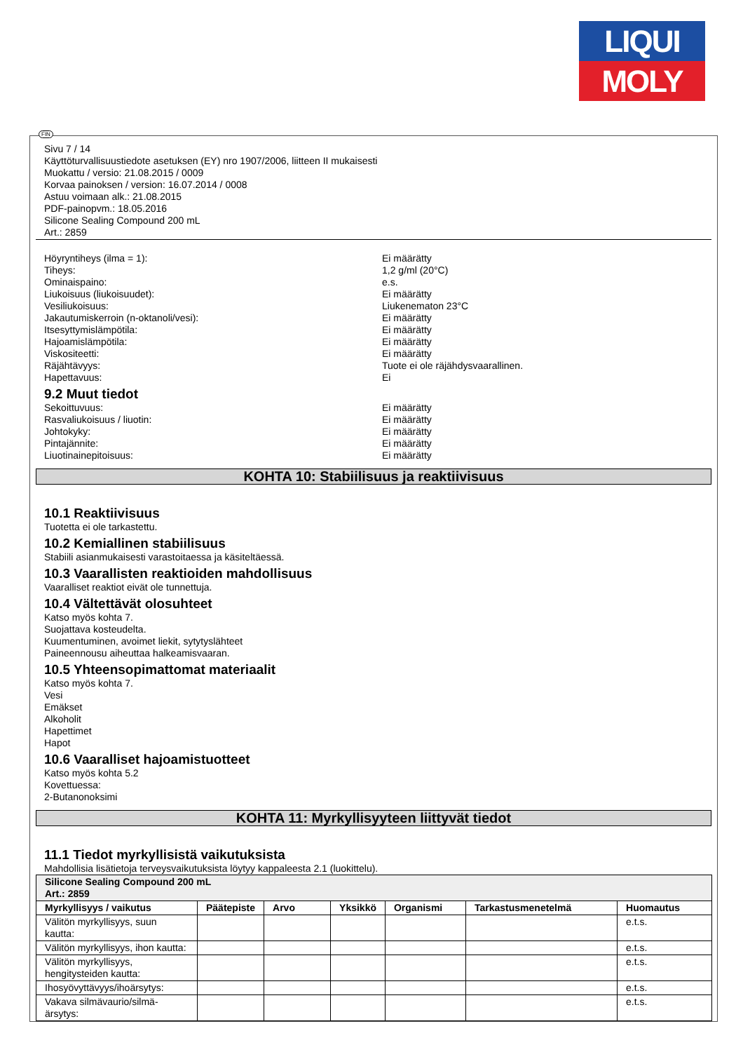LIQUI
MOLY
FIN
Sivu 7 / 14
Käyttöturvallisuustiedote asetuksen (EY) nro 1907/2006, liitteen II mukaisesti
Muokattu / versio: 21.08.2015 / 0009
Korvaa painoksen / version: 16.07.2014 / 0008
Astuu voimaan alk.: 21.08.2015
PDF-painopvm.: 18.05.2016
Silicone Sealing Compound 200 mL
Art.: 2859
Höyryntiheys (ilma = 1): Ei määrätty
Tiheys: 1,2 g/ml (20°C)
Ominaispaino: e.s.
Liukoisuus (liukoisuudet): Ei määrätty
Vesiliukoisuus: Liukenematon 23°C
Jakautumiskerroin (n-oktanoli/vesi): Ei määrätty
Itsesyttymislämpötila: Ei määrätty
Hajoamislämpötila: Ei määrätty
Viskositeetti: Ei määrätty
Räjähtävyys: Tuote ei ole räjähdysvaarallinen.
Hapettavuus: Ei
9.2 Muut tiedot
Sekoittuvuus: Ei määrätty
Rasvaliukoisuus / liuotin: Ei määrätty
Johtokyky: Ei määrätty
Pintajännite: Ei määrätty
Liuotinainepitoisuus: Ei määrätty
KOHTA 10: Stabiilisuus ja reaktiivisuus
10.1 Reaktiivisuus
Tuotetta ei ole tarkastettu.
10.2 Kemiallinen stabiilisuus
Stabiili asianmukaisesti varastoitaessa ja käsiteltäessä.
10.3 Vaarallisten reaktioiden mahdollisuus
Vaaralliset reaktiot eivät ole tunnettuja.
10.4 Vältettävät olosuhteet
Katso myös kohta 7.
Suojattava kosteudelta.
Kuumentuminen, avoimet liekit, sytytyslähteet
Paineennousu aiheuttaa halkeamisvaaran.
10.5 Yhteensopimattomat materiaalit
Katso myös kohta 7.
Vesi
Emäkset
Alkoholit
Hapettimet
Hapot
10.6 Vaaralliset hajoamistuotteet
Katso myös kohta 5.2
Kovettuessa:
2-Butanonoksimi
KOHTA 11: Myrkyllisyyteen liittyvät tiedot
11.1 Tiedot myrkyllisistä vaikutuksista
Mahdollisia lisätietoja terveysvaikutuksista löytyy kappaleesta 2.1 (luokittelu).
| Silicone Sealing Compound 200 mL Art.: 2859 | | | | | | |
| --- | --- | --- | --- | --- | --- | --- |
| Myrkyllisyys / vaikutus | Päätepiste | Arvo | Yksikkö | Organismi | Tarkastusmenetelmä | Huomautus |
| Välitön myrkyllisyys, suun kautta: | | | | | | e.t.s. |
| Välitön myrkyllisyys, ihon kautta: | | | | | | e.t.s. |
| Välitön myrkyllisyys, hengitysteiden kautta: | | | | | | e.t.s. |
| Ihosyövyttävyys/ihoärsytys: | | | | | | e.t.s. |
| Vakava silmävaurio/silmä-ärsytys: | | | | | | e.t.s. |